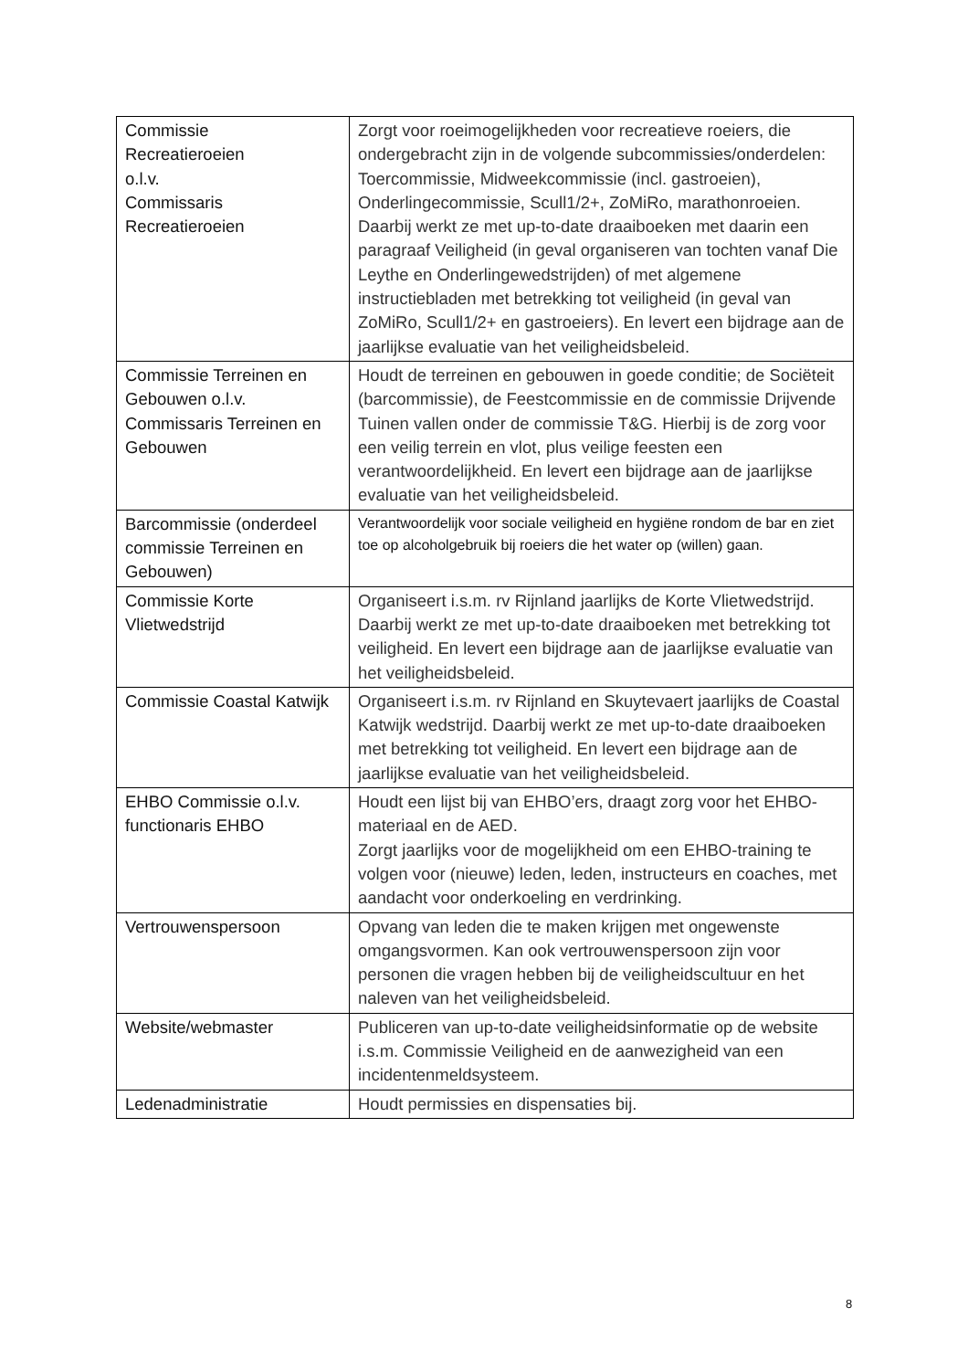| Commissie Recreatieroeien o.l.v. Commissaris Recreatieroeien | Zorgt voor roeimogelijkheden voor recreatieve roeiers, die ondergebracht zijn in de volgende subcommissies/onderdelen: Toercommissie, Midweekcommissie (incl. gastroeien), Onderlingecommissie, Scull1/2+, ZoMiRo, marathonroeien. Daarbij werkt ze met up-to-date draaiboeken met daarin een paragraaf Veiligheid (in geval organiseren van tochten vanaf Die Leythe en Onderlingewedstrijden) of met algemene instructiebladen met betrekking tot veiligheid (in geval van ZoMiRo, Scull1/2+ en gastroeiers). En levert een bijdrage aan de jaarlijkse evaluatie van het veiligheidsbeleid. |
| Commissie Terreinen en Gebouwen o.l.v. Commissaris Terreinen en Gebouwen | Houdt de terreinen en gebouwen in goede conditie; de Sociëteit (barcommissie), de Feestcommissie en de commissie Drijvende Tuinen vallen onder de commissie T&G. Hierbij is de zorg voor een veilig terrein en vlot, plus veilige feesten een verantwoordelijkheid. En levert een bijdrage aan de jaarlijkse evaluatie van het veiligheidsbeleid. |
| Barcommissie (onderdeel commissie Terreinen en Gebouwen) | Verantwoordelijk voor sociale veiligheid en hygiëne rondom de bar en ziet toe op alcoholgebruik bij roeiers die het water op (willen) gaan. |
| Commissie Korte Vlietwedstrijd | Organiseert i.s.m. rv Rijnland jaarlijks de Korte Vlietwedstrijd. Daarbij werkt ze met up-to-date draaiboeken met betrekking tot veiligheid. En levert een bijdrage aan de jaarlijkse evaluatie van het veiligheidsbeleid. |
| Commissie Coastal Katwijk | Organiseert i.s.m. rv Rijnland en Skuytevaert jaarlijks de Coastal Katwijk wedstrijd. Daarbij werkt ze met up-to-date draaiboeken met betrekking tot veiligheid. En levert een bijdrage aan de jaarlijkse evaluatie van het veiligheidsbeleid. |
| EHBO Commissie o.l.v. functionaris EHBO | Houdt een lijst bij van EHBO’ers, draagt zorg voor het EHBO-materiaal en de AED. Zorgt jaarlijks voor de mogelijkheid om een EHBO-training te volgen voor (nieuwe) leden, leden, instructeurs en coaches, met aandacht voor onderkoeling en verdrinking. |
| Vertrouwenspersoon | Opvang van leden die te maken krijgen met ongewenste omgangsvormen. Kan ook vertrouwenspersoon zijn voor personen die vragen hebben bij de veiligheidscultuur en het naleven van het veiligheidsbeleid. |
| Website/webmaster | Publiceren van up-to-date veiligheidsinformatie op de website i.s.m. Commissie Veiligheid en de aanwezigheid van een incidentenmeldsysteem. |
| Ledenadministratie | Houdt permissies en dispensaties bij. |
8